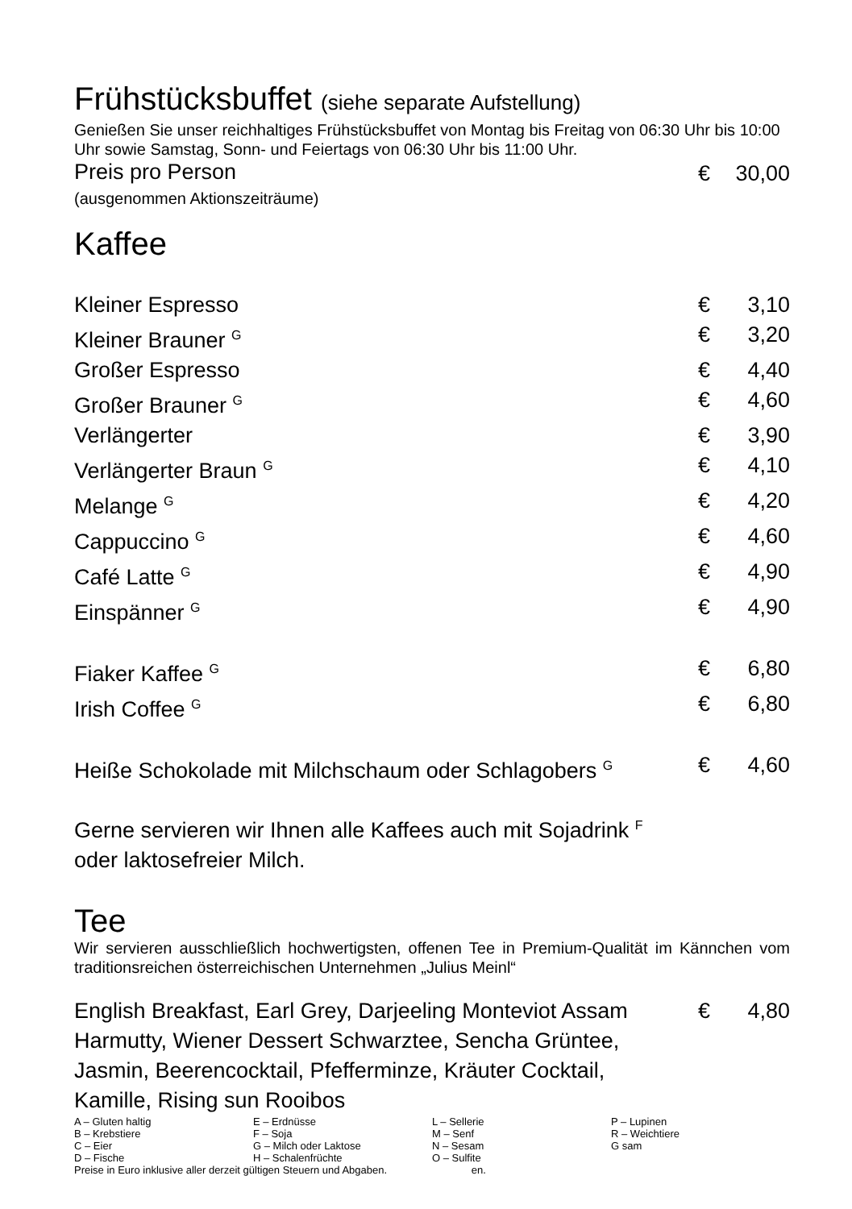Frühstücksbuffet (siehe separate Aufstellung)
Genießen Sie unser reichhaltiges Frühstücksbuffet von Montag bis Freitag von 06:30 Uhr bis 10:00 Uhr sowie Samstag, Sonn- und Feiertags von 06:30 Uhr bis 11:00 Uhr.
| Preis pro Person | € | 30,00 |
(ausgenommen Aktionszeiträume)
Kaffee
| Kleiner Espresso | € | 3,10 |
| Kleiner Brauner <sup>G</sup> | € | 3,20 |
| Großer Espresso | € | 4,40 |
| Großer Brauner <sup>G</sup> | € | 4,60 |
| Verlängerter | € | 3,90 |
| Verlängerter Braun <sup>G</sup> | € | 4,10 |
| Melange <sup>G</sup> | € | 4,20 |
| Cappuccino <sup>G</sup> | € | 4,60 |
| Café Latte <sup>G</sup> | € | 4,90 |
| Einspänner <sup>G</sup> | € | 4,90 |
| Fiaker Kaffee <sup>G</sup> | € | 6,80 |
| Irish Coffee <sup>G</sup> | € | 6,80 |
| Heiße Schokolade mit Milchschaum oder Schlagobers <sup>G</sup> | € | 4,60 |
Gerne servieren wir Ihnen alle Kaffees auch mit Sojadrink <sup>F</sup>
oder laktosefreier Milch.
Tee
Wir servieren ausschließlich hochwertigsten, offenen Tee in Premium-Qualität im Kännchen vom traditionsreichen österreichischen Unternehmen „Julius Meinl“
| English Breakfast, Earl Grey, Darjeeling Monteviot Assam Harmutty, Wiener Dessert Schwarztee, Sencha Grüntee, Jasmin, Beerencocktail, Pfefferminze, Kräuter Cocktail, Kamille, Rising sun Rooibos | € | 4,80 |
| A – Gluten haltig | E – Erdnüsse | L – Sellerie | P – Lupinen |
| B – Krebstiere | F – Soja | M – Senf | R – Weichtiere |
| C – Eier | G – Milch oder Laktose | N – Sesam | G sam |
| D – Fische | H – Schalenfrüchte | O – Sulfite | |
| Preise in Euro inklusive aller derzeit gültigen Steuern und Abgaben. en. | | | |